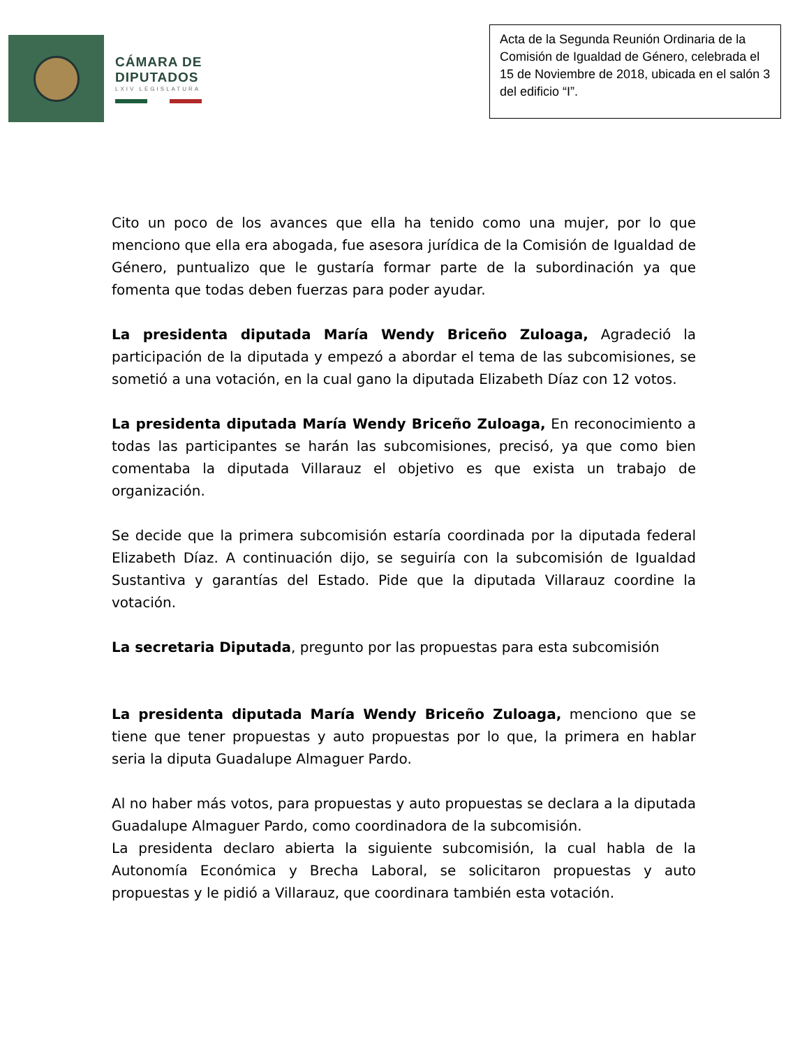CÁMARA DE
DIPUTADOS
LXIV LEGISLATURA
Acta de la Segunda Reunión Ordinaria de la Comisión de Igualdad de Género, celebrada el 15 de Noviembre de 2018, ubicada en el salón 3 del edificio “I”.
Cito un poco de los avances que ella ha tenido como una mujer, por lo que menciono que ella era abogada, fue asesora jurídica de la Comisión de Igualdad de Género, puntualizo que le gustaría formar parte de la subordinación ya que fomenta que todas deben fuerzas para poder ayudar.
La presidenta diputada María Wendy Briceño Zuloaga, Agradeció la participación de la diputada y empezó a abordar el tema de las subcomisiones, se sometió a una votación, en la cual gano la diputada Elizabeth Díaz con 12 votos.
La presidenta diputada María Wendy Briceño Zuloaga, En reconocimiento a todas las participantes se harán las subcomisiones, precisó, ya que como bien comentaba la diputada Villarauz el objetivo es que exista un trabajo de organización.
Se decide que la primera subcomisión estaría coordinada por la diputada federal Elizabeth Díaz. A continuación dijo, se seguiría con la subcomisión de Igualdad Sustantiva y garantías del Estado. Pide que la diputada Villarauz coordine la votación.
La secretaria Diputada, pregunto por las propuestas para esta subcomisión
La presidenta diputada María Wendy Briceño Zuloaga, menciono que se tiene que tener propuestas y auto propuestas por lo que, la primera en hablar seria la diputa Guadalupe Almaguer Pardo.
Al no haber más votos, para propuestas y auto propuestas se declara a la diputada Guadalupe Almaguer Pardo, como coordinadora de la subcomisión.
La presidenta declaro abierta la siguiente subcomisión, la cual habla de la Autonomía Económica y Brecha Laboral, se solicitaron propuestas y auto propuestas y le pidió a Villarauz, que coordinara también esta votación.